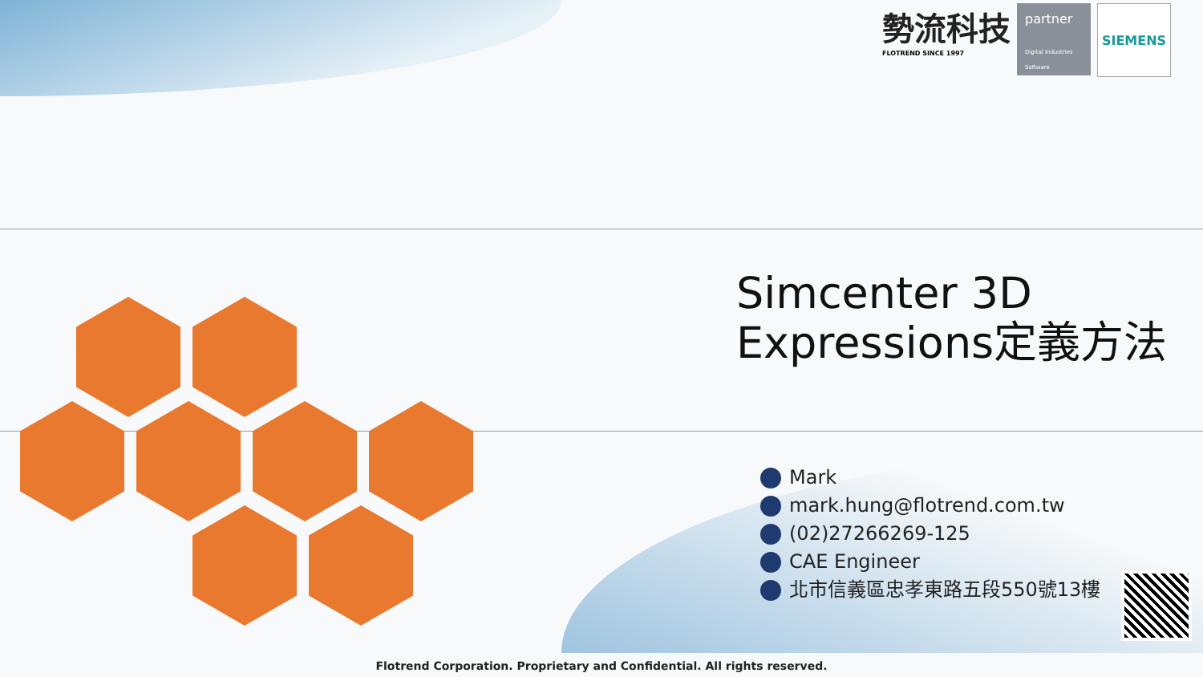勢流科技
FLOTREND SINCE 1997
partner
Digital Industries Software
SIEMENS
Simcenter 3D
Expressions定義方法
Mark
mark.hung@flotrend.com.tw
(02)27266269-125
CAE Engineer
北市信義區忠孝東路五段550號13樓
Flotrend Corporation. Proprietary and Confidential. All rights reserved.